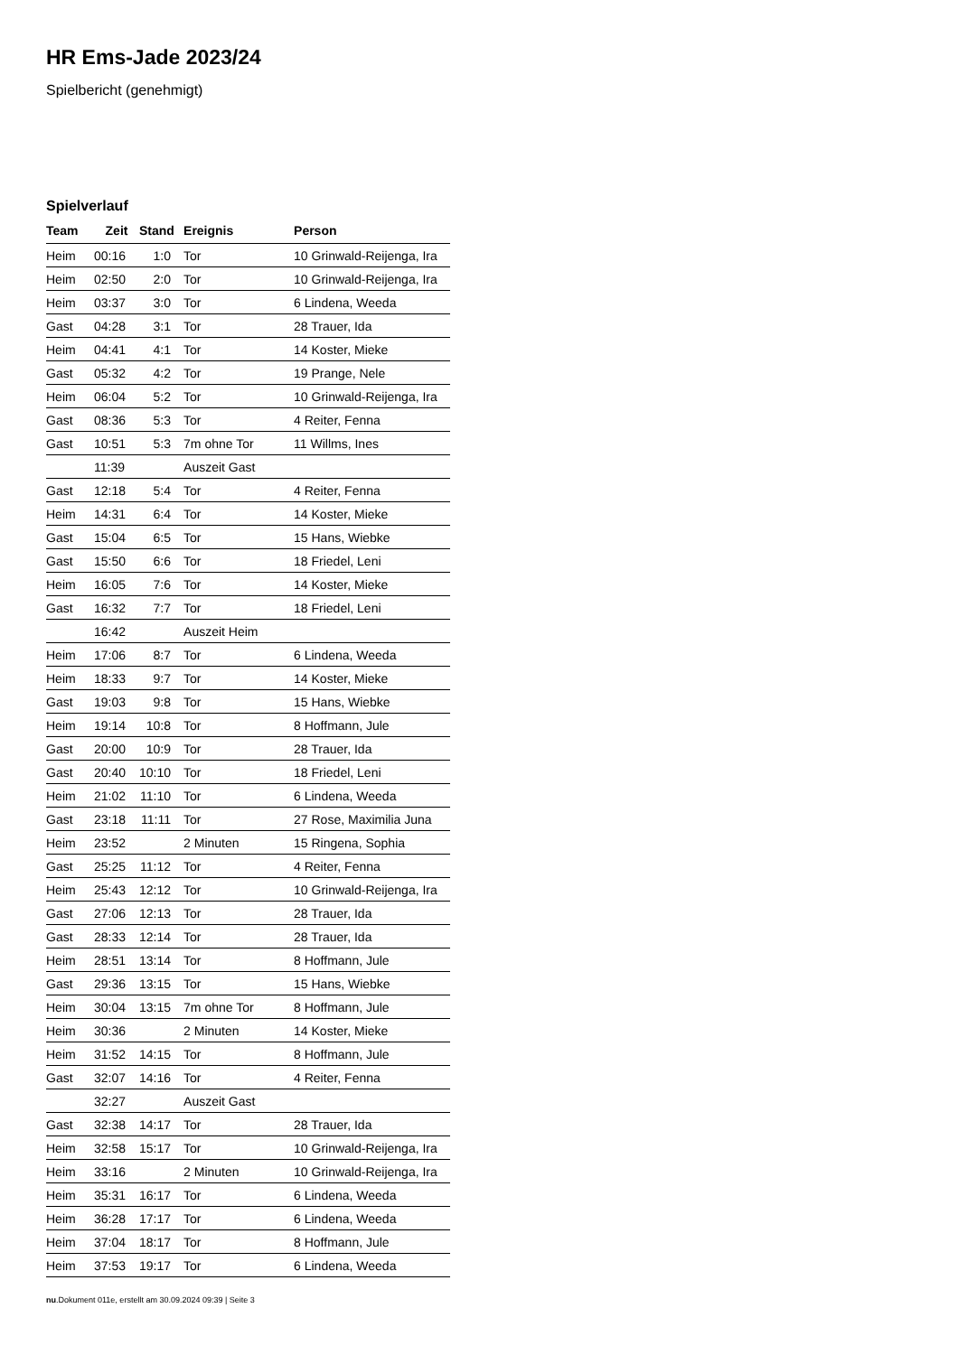HR Ems-Jade 2023/24
Spielbericht (genehmigt)
Spielverlauf
| Team | Zeit | Stand | Ereignis | Person |
| --- | --- | --- | --- | --- |
| Heim | 00:16 | 1:0 | Tor | 10 Grinwald-Reijenga, Ira |
| Heim | 02:50 | 2:0 | Tor | 10 Grinwald-Reijenga, Ira |
| Heim | 03:37 | 3:0 | Tor | 6 Lindena, Weeda |
| Gast | 04:28 | 3:1 | Tor | 28 Trauer, Ida |
| Heim | 04:41 | 4:1 | Tor | 14 Koster, Mieke |
| Gast | 05:32 | 4:2 | Tor | 19 Prange, Nele |
| Heim | 06:04 | 5:2 | Tor | 10 Grinwald-Reijenga, Ira |
| Gast | 08:36 | 5:3 | Tor | 4 Reiter, Fenna |
| Gast | 10:51 | 5:3 | 7m ohne Tor | 11 Willms, Ines |
| | 11:39 | | Auszeit Gast | |
| Gast | 12:18 | 5:4 | Tor | 4 Reiter, Fenna |
| Heim | 14:31 | 6:4 | Tor | 14 Koster, Mieke |
| Gast | 15:04 | 6:5 | Tor | 15 Hans, Wiebke |
| Gast | 15:50 | 6:6 | Tor | 18 Friedel, Leni |
| Heim | 16:05 | 7:6 | Tor | 14 Koster, Mieke |
| Gast | 16:32 | 7:7 | Tor | 18 Friedel, Leni |
| | 16:42 | | Auszeit Heim | |
| Heim | 17:06 | 8:7 | Tor | 6 Lindena, Weeda |
| Heim | 18:33 | 9:7 | Tor | 14 Koster, Mieke |
| Gast | 19:03 | 9:8 | Tor | 15 Hans, Wiebke |
| Heim | 19:14 | 10:8 | Tor | 8 Hoffmann, Jule |
| Gast | 20:00 | 10:9 | Tor | 28 Trauer, Ida |
| Gast | 20:40 | 10:10 | Tor | 18 Friedel, Leni |
| Heim | 21:02 | 11:10 | Tor | 6 Lindena, Weeda |
| Gast | 23:18 | 11:11 | Tor | 27 Rose, Maximilia Juna |
| Heim | 23:52 | | 2 Minuten | 15 Ringena, Sophia |
| Gast | 25:25 | 11:12 | Tor | 4 Reiter, Fenna |
| Heim | 25:43 | 12:12 | Tor | 10 Grinwald-Reijenga, Ira |
| Gast | 27:06 | 12:13 | Tor | 28 Trauer, Ida |
| Gast | 28:33 | 12:14 | Tor | 28 Trauer, Ida |
| Heim | 28:51 | 13:14 | Tor | 8 Hoffmann, Jule |
| Gast | 29:36 | 13:15 | Tor | 15 Hans, Wiebke |
| Heim | 30:04 | 13:15 | 7m ohne Tor | 8 Hoffmann, Jule |
| Heim | 30:36 | | 2 Minuten | 14 Koster, Mieke |
| Heim | 31:52 | 14:15 | Tor | 8 Hoffmann, Jule |
| Gast | 32:07 | 14:16 | Tor | 4 Reiter, Fenna |
| | 32:27 | | Auszeit Gast | |
| Gast | 32:38 | 14:17 | Tor | 28 Trauer, Ida |
| Heim | 32:58 | 15:17 | Tor | 10 Grinwald-Reijenga, Ira |
| Heim | 33:16 | | 2 Minuten | 10 Grinwald-Reijenga, Ira |
| Heim | 35:31 | 16:17 | Tor | 6 Lindena, Weeda |
| Heim | 36:28 | 17:17 | Tor | 6 Lindena, Weeda |
| Heim | 37:04 | 18:17 | Tor | 8 Hoffmann, Jule |
| Heim | 37:53 | 19:17 | Tor | 6 Lindena, Weeda |
nu.Dokument 011e, erstellt am 30.09.2024 09:39 | Seite 3